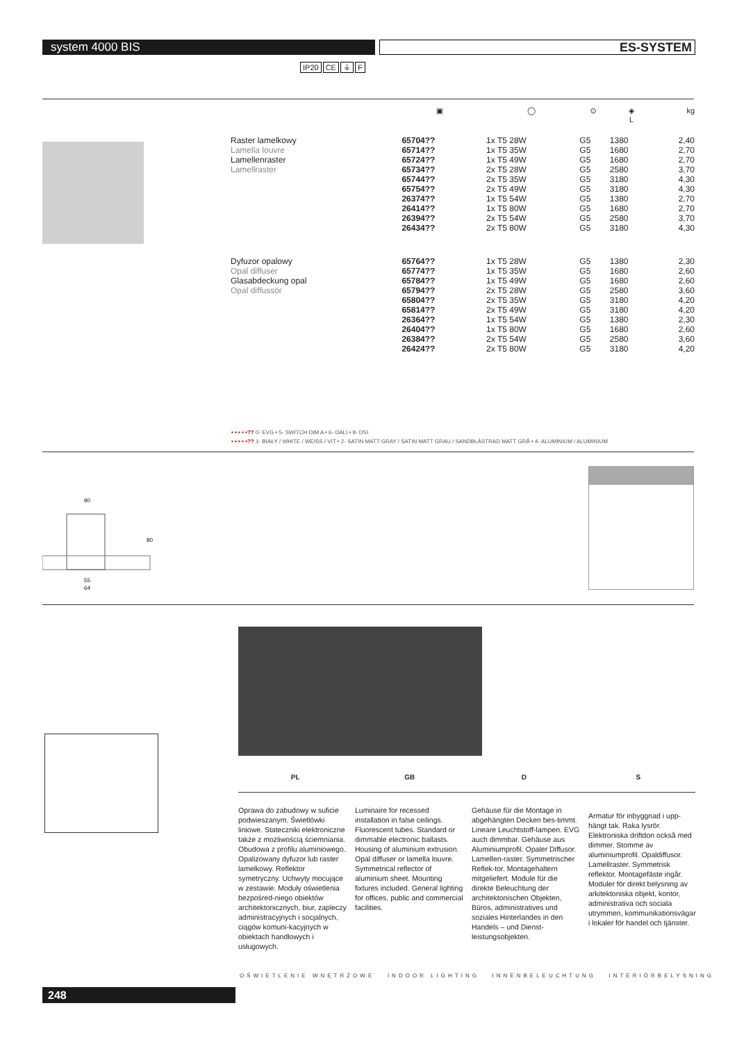system 4000 BIS
ES-SYSTEM
IP20 CE ⏚ F
| | ▣ | | ◯ | ⊙ | ◈ L | kg |
| --- | --- | --- | --- | --- | --- | --- |
| Raster lamelkowy Lamella louvre Lamellenraster Lamellraster | 65704?? 65714?? 65724?? 65734?? 65744?? 65754?? 26374?? 26414?? 26394?? 26434?? | | 1x T5 28W 1x T5 35W 1x T5 49W 2x T5 28W 2x T5 35W 2x T5 49W 1x T5 54W 1x T5 80W 2x T5 54W 2x T5 80W | G5 G5 G5 G5 G5 G5 G5 G5 G5 G5 | 1380 1680 1680 2580 3180 3180 1380 1680 2580 3180 | 2,40 2,70 2,70 3,70 4,30 4,30 2,70 2,70 3,70 4,30 |
| Dyfuzor opalowy Opal diffuser Glasabdeckung opal Opal diffussör | 65764?? 65774?? 65784?? 65794?? 65804?? 65814?? 26364?? 26404?? 26384?? 26424?? | | 1x T5 28W 1x T5 35W 1x T5 49W 2x T5 28W 2x T5 35W 2x T5 49W 1x T5 54W 1x T5 80W 2x T5 54W 2x T5 80W | G5 G5 G5 G5 G5 G5 G5 G5 G5 G5 | 1380 1680 1680 2580 3180 3180 1380 1680 2580 3180 | 2,30 2,60 2,60 3,60 4,20 4,20 2,30 2,60 3,60 4,20 |
• • • • •?? 0- EVG • 5- SWITCH DIM A • 6- DALI • 8- DSI
• • • • •?? 1- BIAŁY / WHITE / WEISS / VIT • 2- SATIN MATT GRAY / SATIN MATT GRAU / SANDBLÄSTRAD MATT GRÅ • 4- ALUMINIUM / ALUMINIUM
90
80
55
64
PL GB D S
Oprawa do zabudowy w suficie podwieszanym. Świetlówki liniowe. Stateczniki elektroniczne także z możliwością ściemniania. Obudowa z profilu aluminiowego. Opalizowany dyfuzor lub raster lamelkowy. Reflektor symetryczny. Uchwyty mocujące w zestawie. Moduły oświetlenia bezpośred-niego obiektów architektonicznych, biur, zapleczy administracyjnych i socjalnych, ciągów komuni-kacyjnych w obiektach handlowych i usługowych.
Luminaire for recessed installation in false ceilings. Fluorescent tubes. Standard or dimmable electronic ballasts. Housing of aluminium extrusion. Opal diffuser or lamella louvre. Symmetrical reflector of aluminium sheet. Mounting fixtures included. General lighting for offices, public and commercial facilities.
Gehäuse für die Montage in abgehängten Decken bes-timmt. Lineare Leuchtstoff-lampen. EVG auch dimmbar. Gehäuse aus Aluminiumprofil. Opaler Diffusor. Lamellen-raster. Symmetrischer Reflek-tor. Montagehaltern mitgeliefert. Module für die direkte Beleuchtung der architektonischen Objekten, Büros, administratives und soziales Hinterlandes in den Handels – und Dienst-leistungsobjekten.
Armatur för inbyggnad i upp-hängt tak. Raka lysrör. Elektroniska driftdon också med dimmer. Stomme av aluminiumprofil. Opaldiffusor. Lamellraster. Symmetrisk reflektor. Montagefäste ingår. Moduler för direkt belysning av arkitektoniska objekt, kontor, administrativa och sociala utrymmen, kommunikationsvägar i lokaler för handel och tjänster.
OŚWIETLENIE WNĘTRZOWE INDOOR LIGHTING INNENBELEUCHTUNG INTERIÖRBELYSNING
248